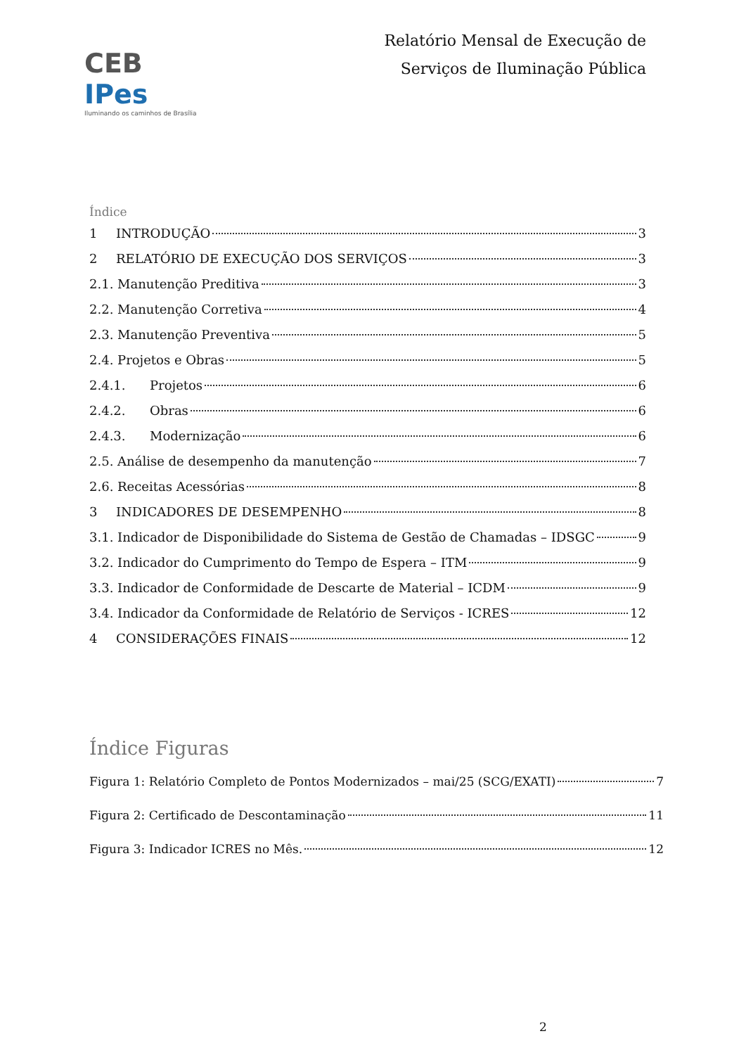CEB IPes
Iluminando os caminhos de Brasília
Relatório Mensal de Execução de
Serviços de Iluminação Pública
Índice
1 INTRODUÇÃO 3
2 RELATÓRIO DE EXECUÇÃO DOS SERVIÇOS 3
2.1. Manutenção Preditiva 3
2.2. Manutenção Corretiva 4
2.3. Manutenção Preventiva 5
2.4. Projetos e Obras 5
2.4.1. Projetos 6
2.4.2. Obras 6
2.4.3. Modernização 6
2.5. Análise de desempenho da manutenção 7
2.6. Receitas Acessórias 8
3 INDICADORES DE DESEMPENHO 8
3.1. Indicador de Disponibilidade do Sistema de Gestão de Chamadas – IDSGC 9
3.2. Indicador do Cumprimento do Tempo de Espera – ITM 9
3.3. Indicador de Conformidade de Descarte de Material – ICDM 9
3.4. Indicador da Conformidade de Relatório de Serviços - ICRES 12
4 CONSIDERAÇÕES FINAIS 12
Índice Figuras
Figura 1: Relatório Completo de Pontos Modernizados – mai/25 (SCG/EXATI) 7
Figura 2: Certificado de Descontaminação 11
Figura 3: Indicador ICRES no Mês. 12
2